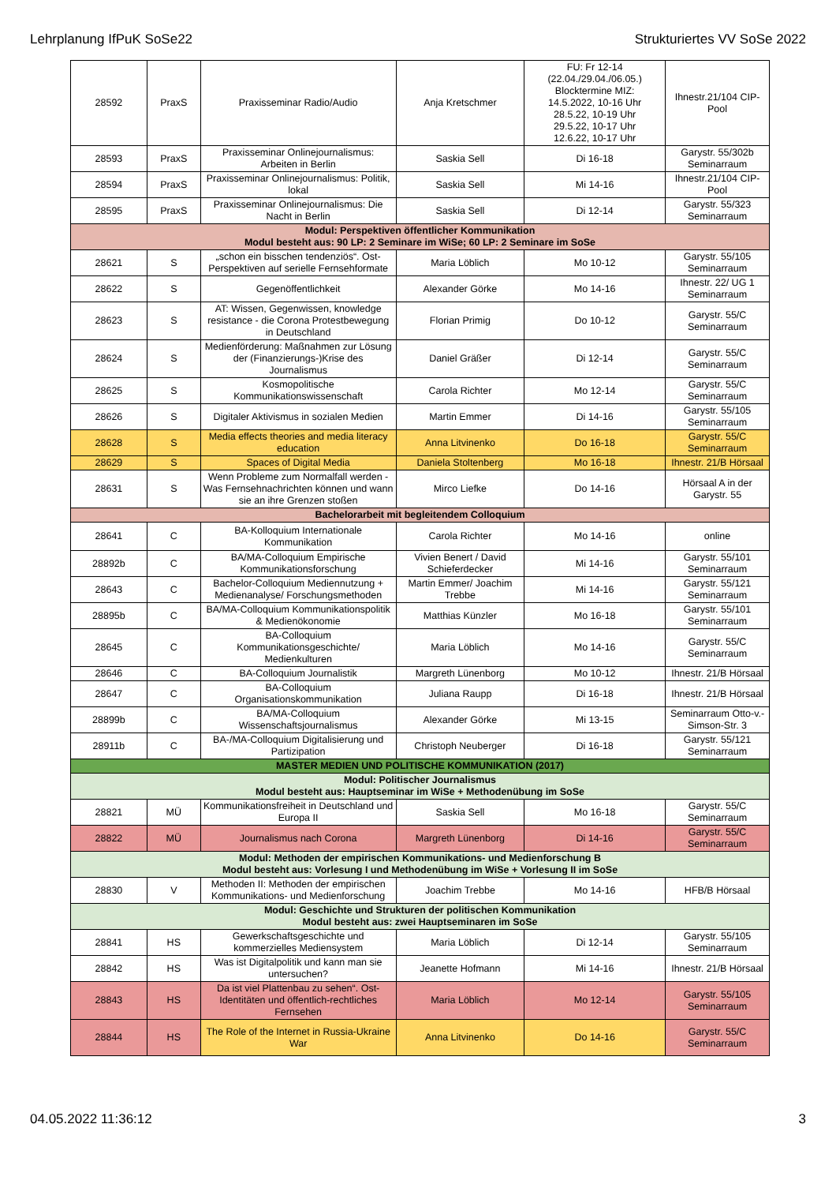Lehrplanung IfPuK SoSe22 Strukturiertes VV SoSe 2022
| 28592 | PraxS | Praxisseminar Radio/Audio | Anja Kretschmer | FU: Fr 12-14 (22.04./29.04./06.05.) Blocktermine MIZ: 14.5.2022, 10-16 Uhr 28.5.22, 10-19 Uhr 29.5.22, 10-17 Uhr 12.6.22, 10-17 Uhr | Ihnestr.21/104 CIP-Pool |
| 28593 | PraxS | Praxisseminar Onlinejournalismus: Arbeiten in Berlin | Saskia Sell | Di 16-18 | Garystr. 55/302b Seminarraum |
| 28594 | PraxS | Praxisseminar Onlinejournalismus: Politik, lokal | Saskia Sell | Mi 14-16 | Ihnestr.21/104 CIP-Pool |
| 28595 | PraxS | Praxisseminar Onlinejournalismus: Die Nacht in Berlin | Saskia Sell | Di 12-14 | Garystr. 55/323 Seminarraum |
| Modul: Perspektiven öffentlicher Kommunikation Modul besteht aus: 90 LP: 2 Seminare im WiSe; 60 LP: 2 Seminare im SoSe | | | | | |
| 28621 | S | „schon ein bisschen tendenziös“. Ost-Perspektiven auf serielle Fernsehformate | Maria Löblich | Mo 10-12 | Garystr. 55/105 Seminarraum |
| 28622 | S | Gegenöffentlichkeit | Alexander Görke | Mo 14-16 | Ihnestr. 22/ UG 1 Seminarraum |
| 28623 | S | AT: Wissen, Gegenwissen, knowledge resistance - die Corona Protestbewegung in Deutschland | Florian Primig | Do 10-12 | Garystr. 55/C Seminarraum |
| 28624 | S | Medienförderung: Maßnahmen zur Lösung der (Finanzierungs-)Krise des Journalismus | Daniel Gräßer | Di 12-14 | Garystr. 55/C Seminarraum |
| 28625 | S | Kosmopolitische Kommunikationswissenschaft | Carola Richter | Mo 12-14 | Garystr. 55/C Seminarraum |
| 28626 | S | Digitaler Aktivismus in sozialen Medien | Martin Emmer | Di 14-16 | Garystr. 55/105 Seminarraum |
| 28628 | S | Media effects theories and media literacy education | Anna Litvinenko | Do 16-18 | Garystr. 55/C Seminarraum |
| 28629 | S | Spaces of Digital Media | Daniela Stoltenberg | Mo 16-18 | Ihnestr. 21/B Hörsaal |
| 28631 | S | Wenn Probleme zum Normalfall werden - Was Fernsehnachrichten können und wann sie an ihre Grenzen stoßen | Mirco Liefke | Do 14-16 | Hörsaal A in der Garystr. 55 |
| Bachelorarbeit mit begleitendem Colloquium | | | | | |
| 28641 | C | BA-Kolloquium Internationale Kommunikation | Carola Richter | Mo 14-16 | online |
| 28892b | C | BA/MA-Colloquium Empirische Kommunikationsforschung | Vivien Benert / David Schieferdecker | Mi 14-16 | Garystr. 55/101 Seminarraum |
| 28643 | C | Bachelor-Colloquium Mediennutzung + Medienanalyse/ Forschungsmethoden | Martin Emmer/ Joachim Trebbe | Mi 14-16 | Garystr. 55/121 Seminarraum |
| 28895b | C | BA/MA-Colloquium Kommunikationspolitik & Medienökonomie | Matthias Künzler | Mo 16-18 | Garystr. 55/101 Seminarraum |
| 28645 | C | BA-Colloquium Kommunikationsgeschichte/ Medienkulturen | Maria Löblich | Mo 14-16 | Garystr. 55/C Seminarraum |
| 28646 | C | BA-Colloquium Journalistik | Margreth Lünenborg | Mo 10-12 | Ihnestr. 21/B Hörsaal |
| 28647 | C | BA-Colloquium Organisationskommunikation | Juliana Raupp | Di 16-18 | Ihnestr. 21/B Hörsaal |
| 28899b | C | BA/MA-Colloquium Wissenschaftsjournalismus | Alexander Görke | Mi 13-15 | Seminarraum Otto-v.-Simson-Str. 3 |
| 28911b | C | BA-/MA-Colloquium Digitalisierung und Partizipation | Christoph Neuberger | Di 16-18 | Garystr. 55/121 Seminarraum |
| MASTER MEDIEN UND POLITISCHE KOMMUNIKATION (2017) | | | | | |
| Modul: Politischer Journalismus Modul besteht aus: Hauptseminar im WiSe + Methodenübung im SoSe | | | | | |
| 28821 | MÜ | Kommunikationsfreiheit in Deutschland und Europa II | Saskia Sell | Mo 16-18 | Garystr. 55/C Seminarraum |
| 28822 | MÜ | Journalismus nach Corona | Margreth Lünenborg | Di 14-16 | Garystr. 55/C Seminarraum |
| Modul: Methoden der empirischen Kommunikations- und Medienforschung B Modul besteht aus: Vorlesung I und Methodenübung im WiSe + Vorlesung II im SoSe | | | | | |
| 28830 | V | Methoden II: Methoden der empirischen Kommunikations- und Medienforschung | Joachim Trebbe | Mo 14-16 | HFB/B Hörsaal |
| Modul: Geschichte und Strukturen der politischen Kommunikation Modul besteht aus: zwei Hauptseminaren im SoSe | | | | | |
| 28841 | HS | Gewerkschaftsgeschichte und kommerzielles Mediensystem | Maria Löblich | Di 12-14 | Garystr. 55/105 Seminarraum |
| 28842 | HS | Was ist Digitalpolitik und kann man sie untersuchen? | Jeanette Hofmann | Mi 14-16 | Ihnestr. 21/B Hörsaal |
| 28843 | HS | Da ist viel Plattenbau zu sehen“. Ost-Identitäten und öffentlich-rechtliches Fernsehen | Maria Löblich | Mo 12-14 | Garystr. 55/105 Seminarraum |
| 28844 | HS | The Role of the Internet in Russia-Ukraine War | Anna Litvinenko | Do 14-16 | Garystr. 55/C Seminarraum |
04.05.2022 11:36:12 3